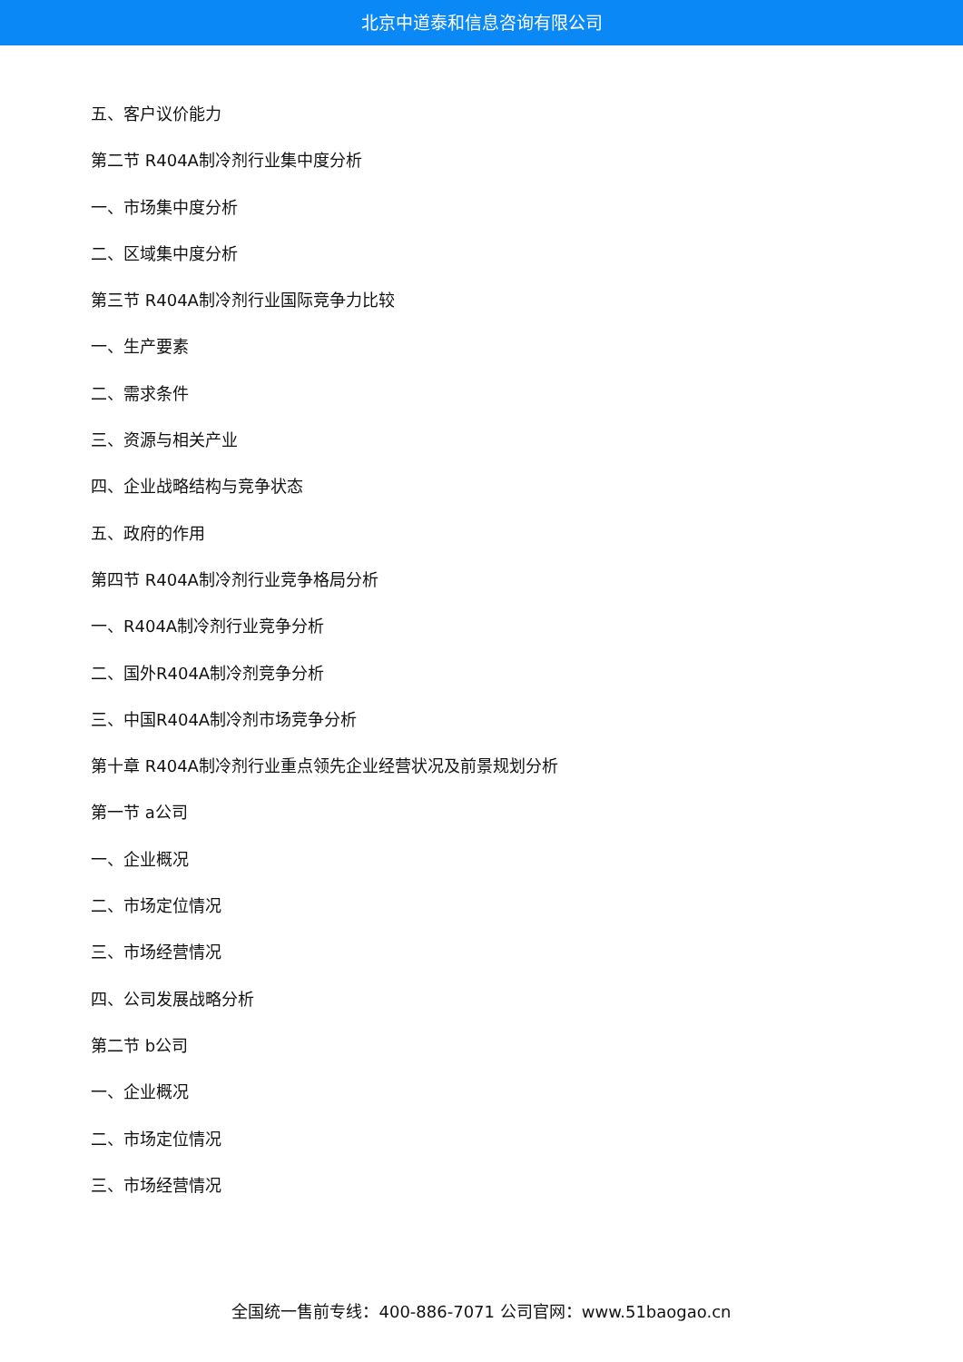北京中道泰和信息咨询有限公司
五、客户议价能力
第二节 R404A制冷剂行业集中度分析
一、市场集中度分析
二、区域集中度分析
第三节 R404A制冷剂行业国际竞争力比较
一、生产要素
二、需求条件
三、资源与相关产业
四、企业战略结构与竞争状态
五、政府的作用
第四节 R404A制冷剂行业竞争格局分析
一、R404A制冷剂行业竞争分析
二、国外R404A制冷剂竞争分析
三、中国R404A制冷剂市场竞争分析
第十章 R404A制冷剂行业重点领先企业经营状况及前景规划分析
第一节 a公司
一、企业概况
二、市场定位情况
三、市场经营情况
四、公司发展战略分析
第二节 b公司
一、企业概况
二、市场定位情况
三、市场经营情况
全国统一售前专线：400-886-7071 公司官网：www.51baogao.cn